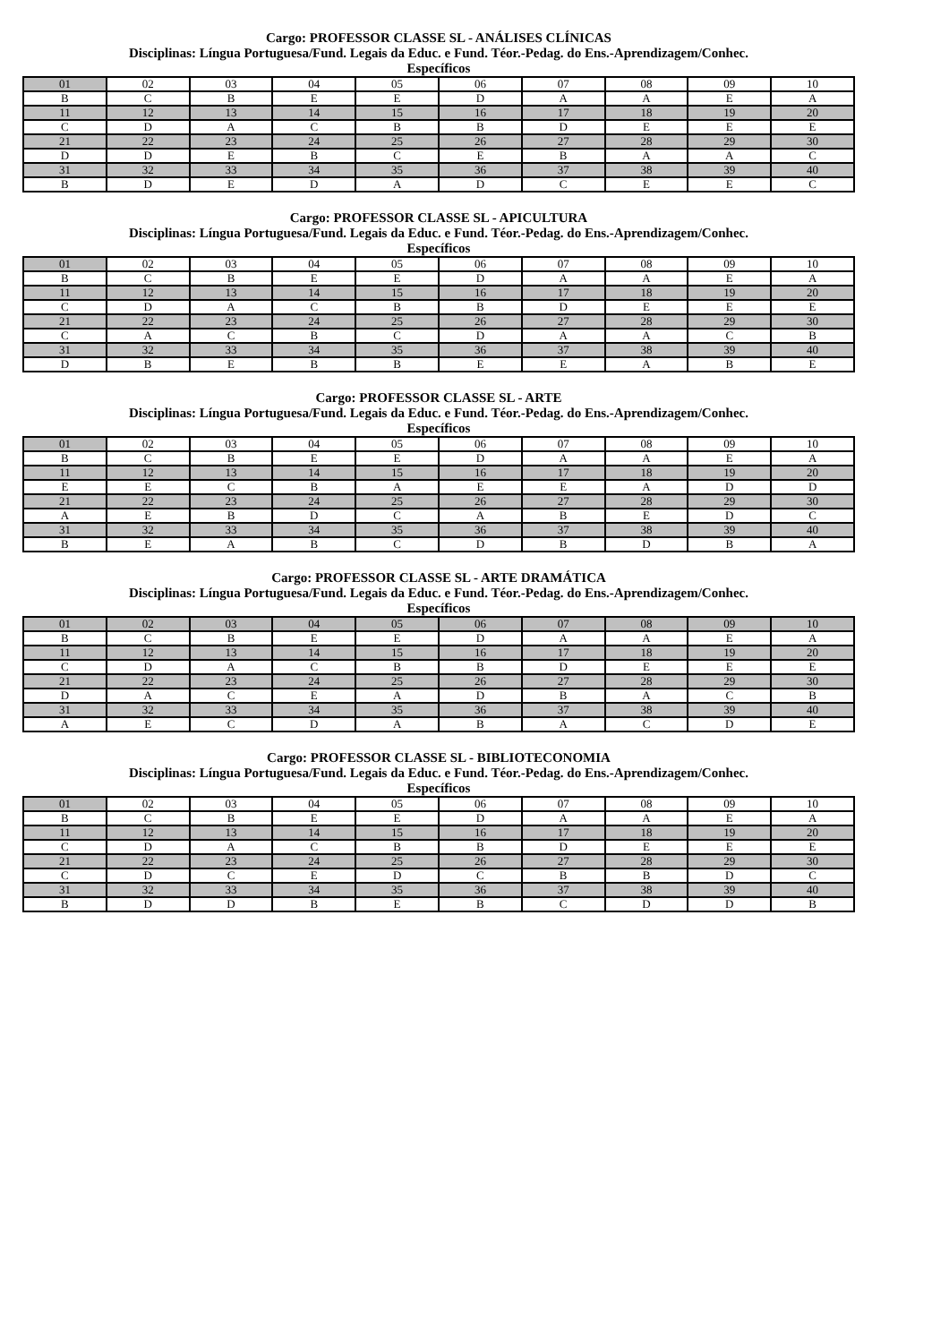Cargo: PROFESSOR CLASSE SL - ANÁLISES CLÍNICAS
Disciplinas: Língua Portuguesa/Fund. Legais da Educ. e Fund. Téor.-Pedag. do Ens.-Aprendizagem/Conhec.
Específicos
| 01 | 02 | 03 | 04 | 05 | 06 | 07 | 08 | 09 | 10 |
| B | C | B | E | E | D | A | A | E | A |
| 11 | 12 | 13 | 14 | 15 | 16 | 17 | 18 | 19 | 20 |
| C | D | A | C | B | B | D | E | E | E |
| 21 | 22 | 23 | 24 | 25 | 26 | 27 | 28 | 29 | 30 |
| D | D | E | B | C | E | B | A | A | C |
| 31 | 32 | 33 | 34 | 35 | 36 | 37 | 38 | 39 | 40 |
| B | D | E | D | A | D | C | E | E | C |
Cargo: PROFESSOR CLASSE SL - APICULTURA
Disciplinas: Língua Portuguesa/Fund. Legais da Educ. e Fund. Téor.-Pedag. do Ens.-Aprendizagem/Conhec.
Específicos
| 01 | 02 | 03 | 04 | 05 | 06 | 07 | 08 | 09 | 10 |
| B | C | B | E | E | D | A | A | E | A |
| 11 | 12 | 13 | 14 | 15 | 16 | 17 | 18 | 19 | 20 |
| C | D | A | C | B | B | D | E | E | E |
| 21 | 22 | 23 | 24 | 25 | 26 | 27 | 28 | 29 | 30 |
| C | A | C | B | C | D | A | A | C | B |
| 31 | 32 | 33 | 34 | 35 | 36 | 37 | 38 | 39 | 40 |
| D | B | E | B | B | E | E | A | B | E |
Cargo: PROFESSOR CLASSE SL - ARTE
Disciplinas: Língua Portuguesa/Fund. Legais da Educ. e Fund. Téor.-Pedag. do Ens.-Aprendizagem/Conhec.
Específicos
| 01 | 02 | 03 | 04 | 05 | 06 | 07 | 08 | 09 | 10 |
| B | C | B | E | E | D | A | A | E | A |
| 11 | 12 | 13 | 14 | 15 | 16 | 17 | 18 | 19 | 20 |
| E | E | C | B | A | E | E | A | D | D |
| 21 | 22 | 23 | 24 | 25 | 26 | 27 | 28 | 29 | 30 |
| A | E | B | D | C | A | B | E | D | C |
| 31 | 32 | 33 | 34 | 35 | 36 | 37 | 38 | 39 | 40 |
| B | E | A | B | C | D | B | D | B | A |
Cargo: PROFESSOR CLASSE SL - ARTE DRAMÁTICA
Disciplinas: Língua Portuguesa/Fund. Legais da Educ. e Fund. Téor.-Pedag. do Ens.-Aprendizagem/Conhec.
Específicos
| 01 | 02 | 03 | 04 | 05 | 06 | 07 | 08 | 09 | 10 |
| B | C | B | E | E | D | A | A | E | A |
| 11 | 12 | 13 | 14 | 15 | 16 | 17 | 18 | 19 | 20 |
| C | D | A | C | B | B | D | E | E | E |
| 21 | 22 | 23 | 24 | 25 | 26 | 27 | 28 | 29 | 30 |
| D | A | C | E | A | D | B | A | C | B |
| 31 | 32 | 33 | 34 | 35 | 36 | 37 | 38 | 39 | 40 |
| A | E | C | D | A | B | A | C | D | E |
Cargo: PROFESSOR CLASSE SL - BIBLIOTECONOMIA
Disciplinas: Língua Portuguesa/Fund. Legais da Educ. e Fund. Téor.-Pedag. do Ens.-Aprendizagem/Conhec.
Específicos
| 01 | 02 | 03 | 04 | 05 | 06 | 07 | 08 | 09 | 10 |
| B | C | B | E | E | D | A | A | E | A |
| 11 | 12 | 13 | 14 | 15 | 16 | 17 | 18 | 19 | 20 |
| C | D | A | C | B | B | D | E | E | E |
| 21 | 22 | 23 | 24 | 25 | 26 | 27 | 28 | 29 | 30 |
| C | D | C | E | D | C | B | B | D | C |
| 31 | 32 | 33 | 34 | 35 | 36 | 37 | 38 | 39 | 40 |
| B | D | D | B | E | B | C | D | D | B |